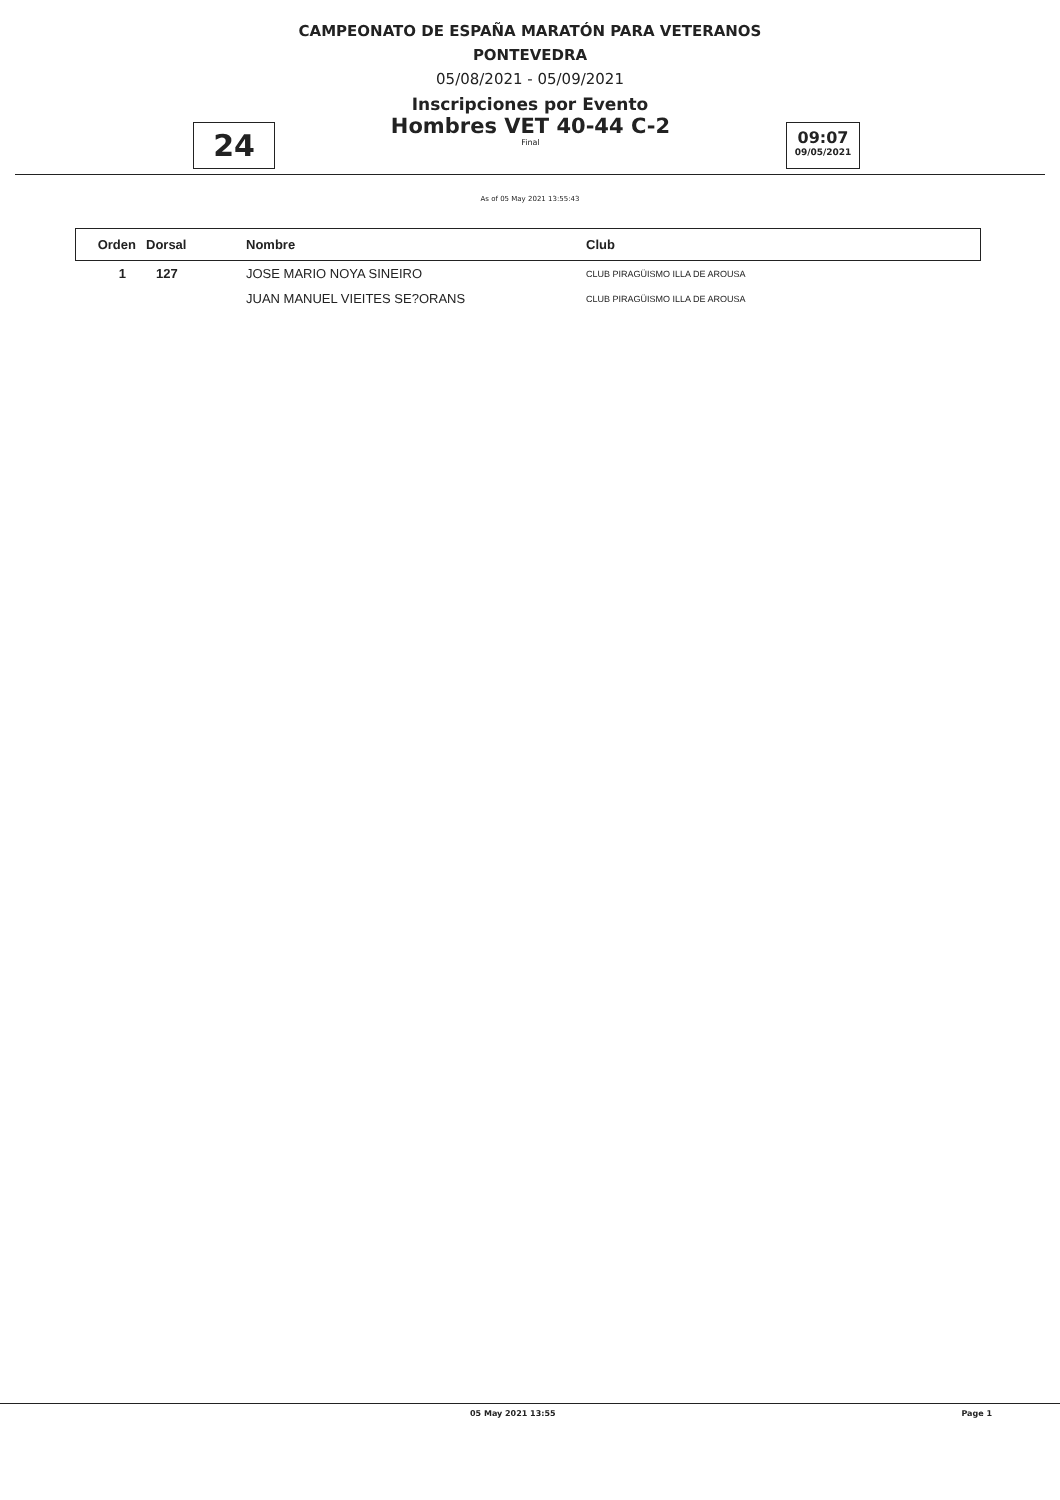CAMPEONATO DE ESPAÑA MARATÓN PARA VETERANOS
PONTEVEDRA
05/08/2021 - 05/09/2021
Inscripciones por Evento
24
Hombres VET 40-44 C-2
Final
09:07
09/05/2021
As of 05 May 2021 13:55:43
| Orden | Dorsal | Nombre | Club |
| --- | --- | --- | --- |
| 1 | 127 | JOSE MARIO NOYA SINEIRO | CLUB PIRAGÜISMO ILLA DE AROUSA |
| | | JUAN MANUEL VIEITES SE?ORANS | CLUB PIRAGÜISMO ILLA DE AROUSA |
05 May 2021 13:55 Page 1